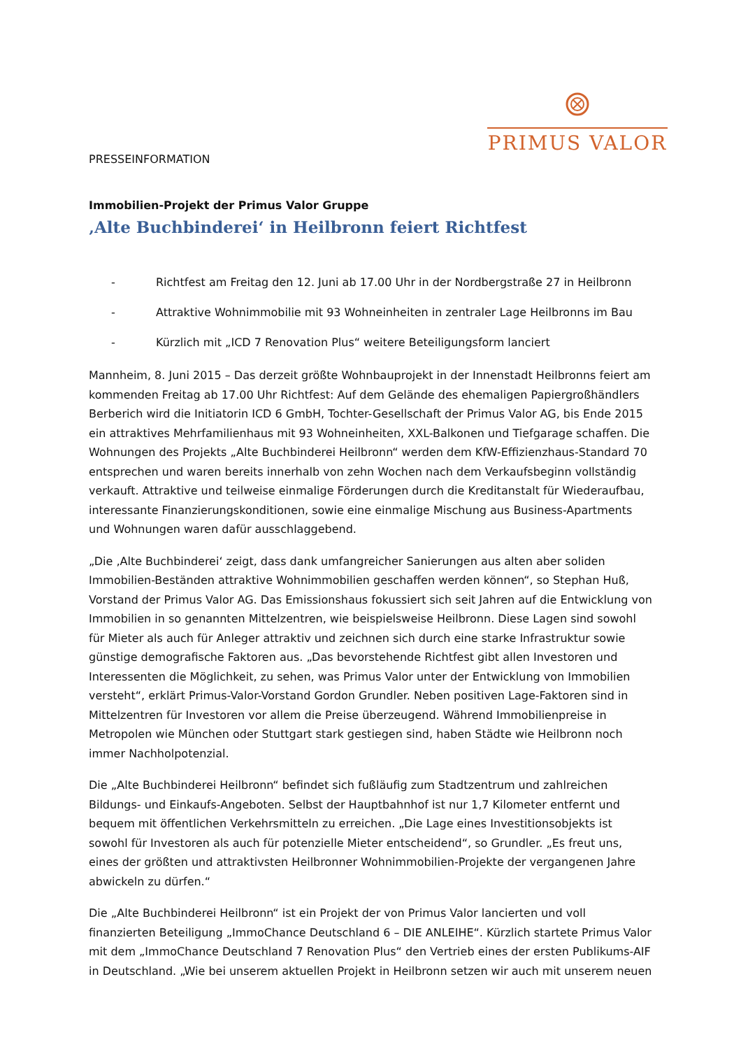PRIMUS VALOR
PRESSEINFORMATION
Immobilien-Projekt der Primus Valor Gruppe
‚Alte Buchbinderei‘ in Heilbronn feiert Richtfest
- Richtfest am Freitag den 12. Juni ab 17.00 Uhr in der Nordbergstraße 27 in Heilbronn
- Attraktive Wohnimmobilie mit 93 Wohneinheiten in zentraler Lage Heilbronns im Bau
- Kürzlich mit „ICD 7 Renovation Plus“ weitere Beteiligungsform lanciert
Mannheim, 8. Juni 2015 – Das derzeit größte Wohnbauprojekt in der Innenstadt Heilbronns feiert am kommenden Freitag ab 17.00 Uhr Richtfest: Auf dem Gelände des ehemaligen Papiergroßhändlers Berberich wird die Initiatorin ICD 6 GmbH, Tochter-Gesellschaft der Primus Valor AG, bis Ende 2015 ein attraktives Mehrfamilienhaus mit 93 Wohneinheiten, XXL-Balkonen und Tiefgarage schaffen. Die Wohnungen des Projekts „Alte Buchbinderei Heilbronn“ werden dem KfW-Effizienzhaus-Standard 70 entsprechen und waren bereits innerhalb von zehn Wochen nach dem Verkaufsbeginn vollständig verkauft. Attraktive und teilweise einmalige Förderungen durch die Kreditanstalt für Wiederaufbau, interessante Finanzierungskonditionen, sowie eine einmalige Mischung aus Business-Apartments und Wohnungen waren dafür ausschlaggebend.
„Die ‚Alte Buchbinderei‘ zeigt, dass dank umfangreicher Sanierungen aus alten aber soliden Immobilien-Beständen attraktive Wohnimmobilien geschaffen werden können“, so Stephan Huß, Vorstand der Primus Valor AG. Das Emissionshaus fokussiert sich seit Jahren auf die Entwicklung von Immobilien in so genannten Mittelzentren, wie beispielsweise Heilbronn. Diese Lagen sind sowohl für Mieter als auch für Anleger attraktiv und zeichnen sich durch eine starke Infrastruktur sowie günstige demografische Faktoren aus. „Das bevorstehende Richtfest gibt allen Investoren und Interessenten die Möglichkeit, zu sehen, was Primus Valor unter der Entwicklung von Immobilien versteht“, erklärt Primus-Valor-Vorstand Gordon Grundler. Neben positiven Lage-Faktoren sind in Mittelzentren für Investoren vor allem die Preise überzeugend. Während Immobilienpreise in Metropolen wie München oder Stuttgart stark gestiegen sind, haben Städte wie Heilbronn noch immer Nachholpotenzial.
Die „Alte Buchbinderei Heilbronn“ befindet sich fußläufig zum Stadtzentrum und zahlreichen Bildungs- und Einkaufs-Angeboten. Selbst der Hauptbahnhof ist nur 1,7 Kilometer entfernt und bequem mit öffentlichen Verkehrsmitteln zu erreichen. „Die Lage eines Investitionsobjekts ist sowohl für Investoren als auch für potenzielle Mieter entscheidend“, so Grundler. „Es freut uns, eines der größten und attraktivsten Heilbronner Wohnimmobilien-Projekte der vergangenen Jahre abwickeln zu dürfen.“
Die „Alte Buchbinderei Heilbronn“ ist ein Projekt der von Primus Valor lancierten und voll finanzierten Beteiligung „ImmoChance Deutschland 6 – DIE ANLEIHE“. Kürzlich startete Primus Valor mit dem „ImmoChance Deutschland 7 Renovation Plus“ den Vertrieb eines der ersten Publikums-AIF in Deutschland. „Wie bei unserem aktuellen Projekt in Heilbronn setzen wir auch mit unserem neuen